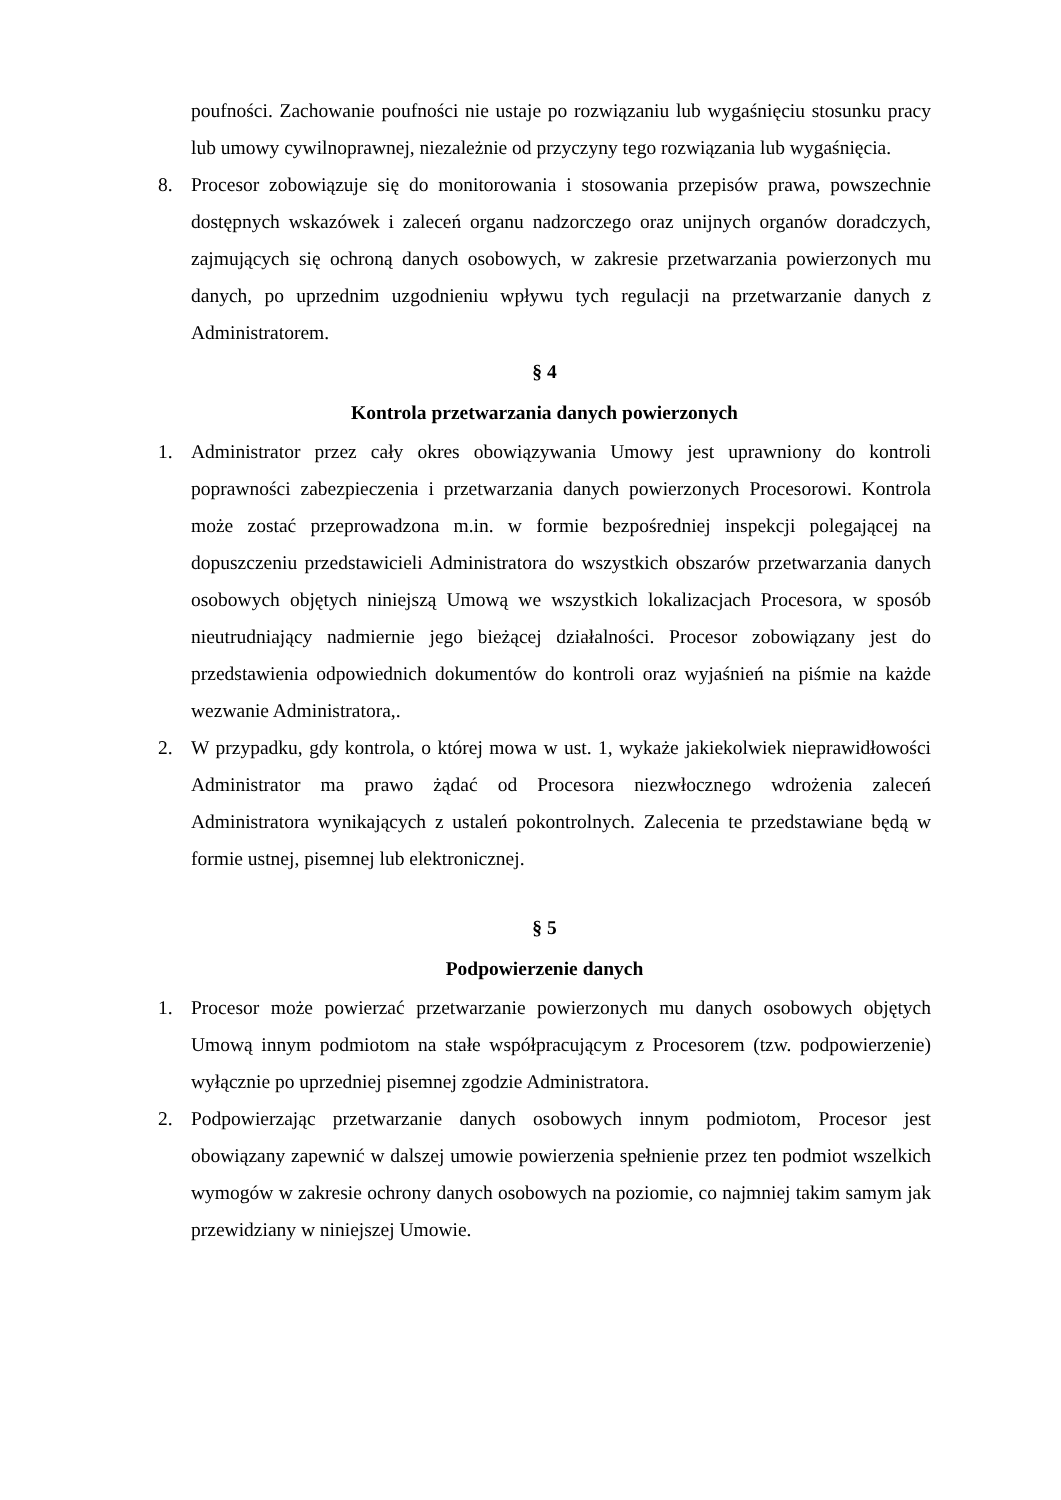poufności. Zachowanie poufności nie ustaje po rozwiązaniu lub wygaśnięciu stosunku pracy lub umowy cywilnoprawnej, niezależnie od przyczyny tego rozwiązania lub wygaśnięcia.
8. Procesor zobowiązuje się do monitorowania i stosowania przepisów prawa, powszechnie dostępnych wskazówek i zaleceń organu nadzorczego oraz unijnych organów doradczych, zajmujących się ochroną danych osobowych, w zakresie przetwarzania powierzonych mu danych, po uprzednim uzgodnieniu wpływu tych regulacji na przetwarzanie danych z Administratorem.
§ 4
Kontrola przetwarzania danych powierzonych
1. Administrator przez cały okres obowiązywania Umowy jest uprawniony do kontroli poprawności zabezpieczenia i przetwarzania danych powierzonych Procesorowi. Kontrola może zostać przeprowadzona m.in. w formie bezpośredniej inspekcji polegającej na dopuszczeniu przedstawicieli Administratora do wszystkich obszarów przetwarzania danych osobowych objętych niniejszą Umową we wszystkich lokalizacjach Procesora, w sposób nieutrudniający nadmiernie jego bieżącej działalności. Procesor zobowiązany jest do przedstawienia odpowiednich dokumentów do kontroli oraz wyjaśnień na piśmie na każde wezwanie Administratora,.
2. W przypadku, gdy kontrola, o której mowa w ust. 1, wykaże jakiekolwiek nieprawidłowości Administrator ma prawo żądać od Procesora niezwłocznego wdrożenia zaleceń Administratora wynikających z ustaleń pokontrolnych. Zalecenia te przedstawiane będą w formie ustnej, pisemnej lub elektronicznej.
§ 5
Podpowierzenie danych
1. Procesor może powierzać przetwarzanie powierzonych mu danych osobowych objętych Umową innym podmiotom na stałe współpracującym z Procesorem (tzw. podpowierzenie) wyłącznie po uprzedniej pisemnej zgodzie Administratora.
2. Podpowierzając przetwarzanie danych osobowych innym podmiotom, Procesor jest obowiązany zapewnić w dalszej umowie powierzenia spełnienie przez ten podmiot wszelkich wymogów w zakresie ochrony danych osobowych na poziomie, co najmniej takim samym jak przewidziany w niniejszej Umowie.